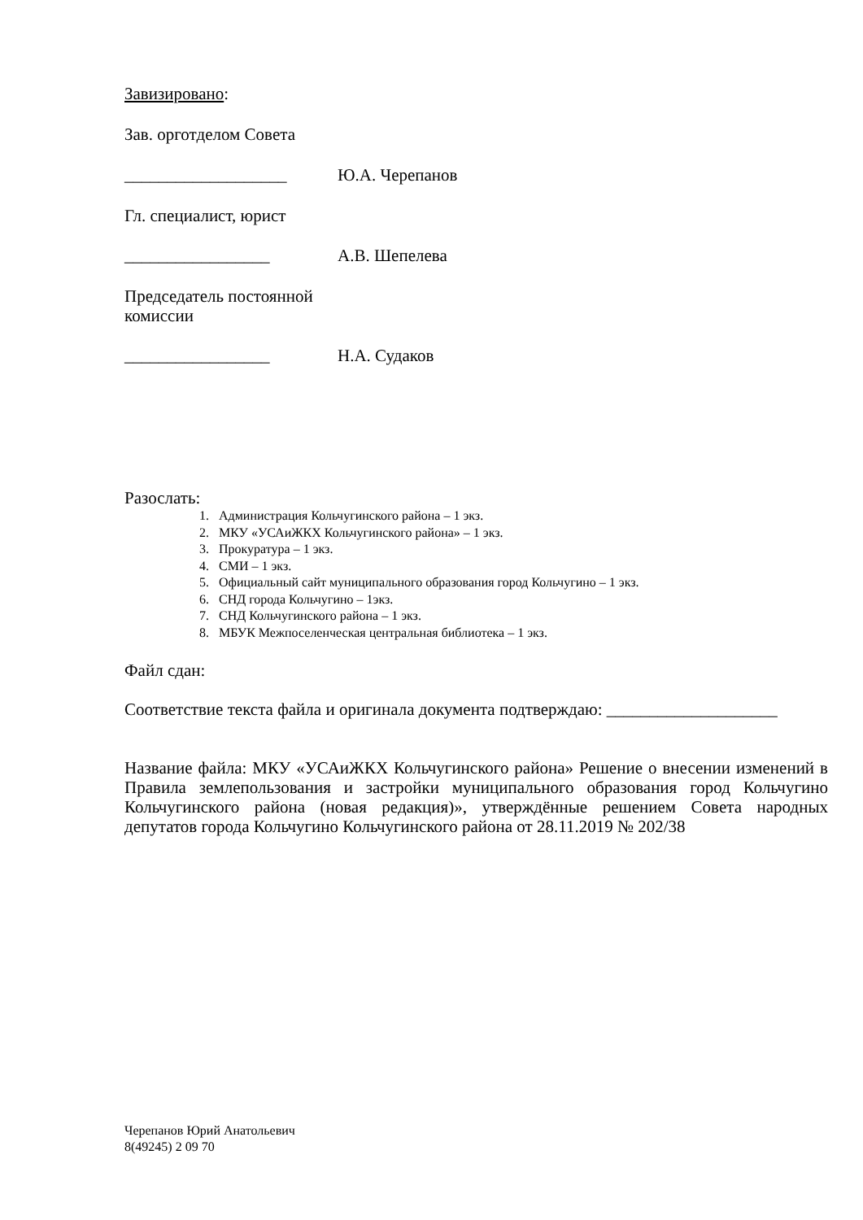Завизировано:
Зав. орготделом Совета
___________________ Ю.А. Черепанов
Гл. специалист, юрист
_________________ А.В. Шепелева
Председатель постоянной
комиссии
_________________ Н.А. Судаков
Разослать:
1. Администрация Кольчугинского района – 1 экз.
2. МКУ «УСАиЖКХ Кольчугинского района» – 1 экз.
3. Прокуратура – 1 экз.
4. СМИ – 1 экз.
5. Официальный сайт муниципального образования город Кольчугино – 1 экз.
6. СНД города Кольчугино – 1экз.
7. СНД Кольчугинского района – 1 экз.
8. МБУК Межпоселенческая центральная библиотека – 1 экз.
Файл сдан:
Соответствие текста файла и оригинала документа подтверждаю: ____________________
Название файла: МКУ «УСАиЖКХ Кольчугинского района» Решение о внесении изменений в Правила землепользования и застройки муниципального образования город Кольчугино Кольчугинского района (новая редакция)», утверждённые решением Совета народных депутатов города Кольчугино Кольчугинского района от 28.11.2019 № 202/38
Черепанов Юрий Анатольевич
8(49245) 2 09 70